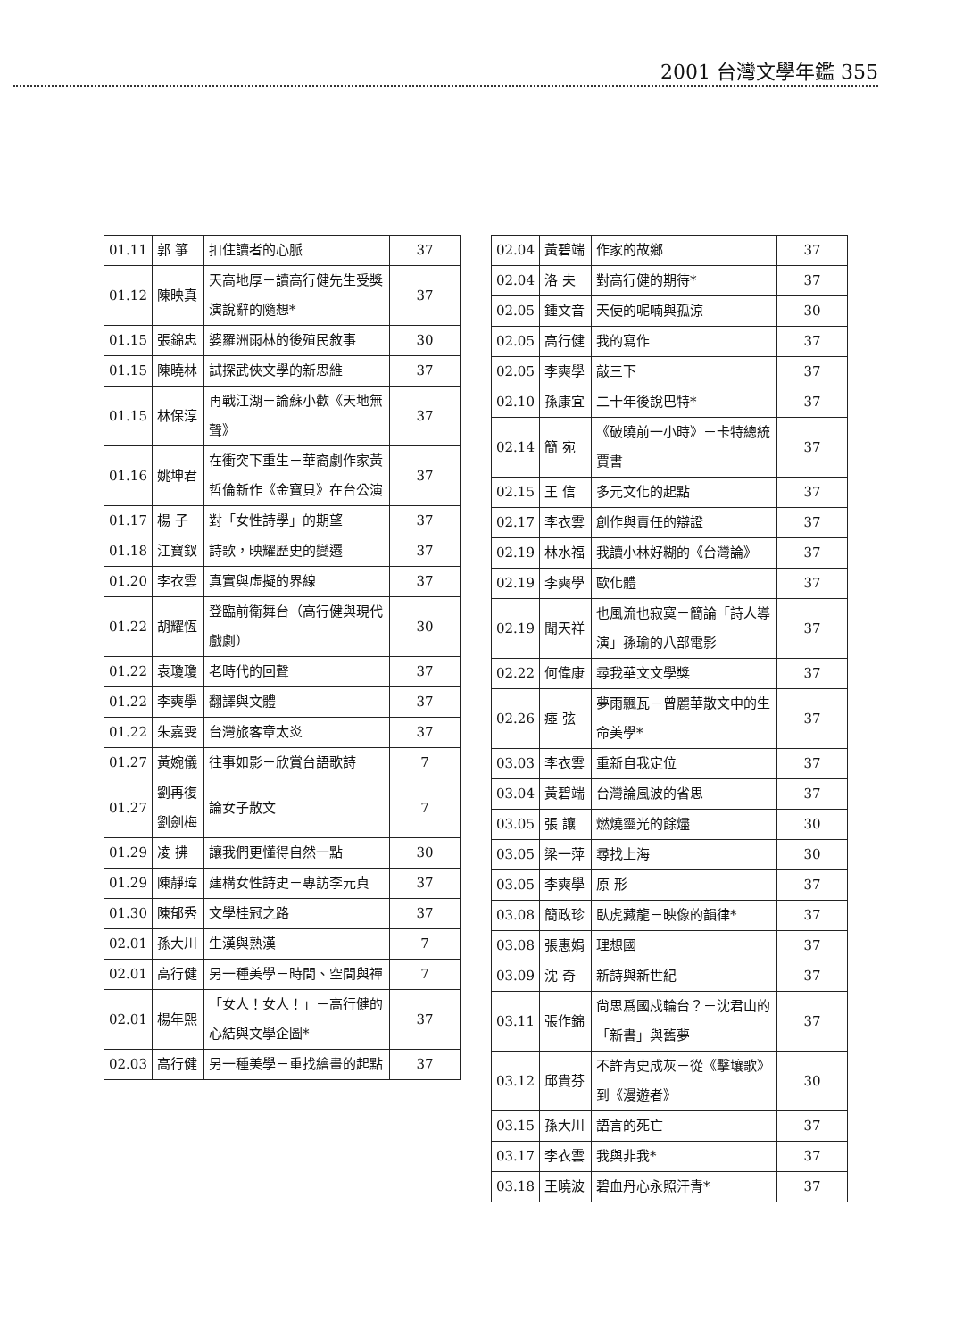2001 台灣文學年鑑 355
| 01.11 | 郭 箏 | 扣住讀者的心脈 | 37 |
| 01.12 | 陳映真 | 天高地厚－讀高行健先生受獎演說辭的隨想* | 37 |
| 01.15 | 張錦忠 | 婆羅洲雨林的後殖民敘事 | 30 |
| 01.15 | 陳曉林 | 試探武俠文學的新思維 | 37 |
| 01.15 | 林保淳 | 再戰江湖－論蘇小歡《天地無聲》 | 37 |
| 01.16 | 姚坤君 | 在衝突下重生－華裔劇作家黃哲倫新作《金寶貝》在台公演 | 37 |
| 01.17 | 楊 子 | 對「女性詩學」的期望 | 37 |
| 01.18 | 江寶釵 | 詩歌，映耀歷史的變遷 | 37 |
| 01.20 | 李衣雲 | 真實與虛擬的界線 | 37 |
| 01.22 | 胡耀恆 | 登臨前衛舞台（高行健與現代戲劇） | 30 |
| 01.22 | 袁瓊瓊 | 老時代的回聲 | 37 |
| 01.22 | 李奭學 | 翻譯與文體 | 37 |
| 01.22 | 朱嘉雯 | 台灣旅客章太炎 | 37 |
| 01.27 | 黃婉儀 | 往事如影－欣賞台語歌詩 | 7 |
| 01.27 | 劉再復 劉劍梅 | 論女子散文 | 7 |
| 01.29 | 凌 拂 | 讓我們更懂得自然一點 | 30 |
| 01.29 | 陳靜瑋 | 建構女性詩史－專訪李元貞 | 37 |
| 01.30 | 陳郁秀 | 文學桂冠之路 | 37 |
| 02.01 | 孫大川 | 生漢與熟漢 | 7 |
| 02.01 | 高行健 | 另一種美學－時間、空間與禪 | 7 |
| 02.01 | 楊年熙 | 「女人！女人！」－高行健的心結與文學企圖* | 37 |
| 02.03 | 高行健 | 另一種美學－重找繪畫的起點 | 37 |
| 02.04 | 黃碧端 | 作家的故鄉 | 37 |
| 02.04 | 洛 夫 | 對高行健的期待* | 37 |
| 02.05 | 鍾文音 | 天使的呢喃與孤涼 | 30 |
| 02.05 | 高行健 | 我的寫作 | 37 |
| 02.05 | 李奭學 | 敲三下 | 37 |
| 02.10 | 孫康宜 | 二十年後說巴特* | 37 |
| 02.14 | 簡 宛 | 《破曉前一小時》－卡特總統賈書 | 37 |
| 02.15 | 王 信 | 多元文化的起點 | 37 |
| 02.17 | 李衣雲 | 創作與責任的辯證 | 37 |
| 02.19 | 林水福 | 我讀小林好糊的《台灣論》 | 37 |
| 02.19 | 李奭學 | 歐化體 | 37 |
| 02.19 | 聞天祥 | 也風流也寂寞－簡論「詩人導演」孫瑜的八部電影 | 37 |
| 02.22 | 何偉康 | 尋我華文文學獎 | 37 |
| 02.26 | 瘂 弦 | 夢雨飄瓦－曾麗華散文中的生命美學* | 37 |
| 03.03 | 李衣雲 | 重新自我定位 | 37 |
| 03.04 | 黃碧端 | 台灣論風波的省思 | 37 |
| 03.05 | 張 讓 | 燃燒靈光的餘燼 | 30 |
| 03.05 | 梁一萍 | 尋找上海 | 30 |
| 03.05 | 李奭學 | 原 形 | 37 |
| 03.08 | 簡政珍 | 臥虎藏龍－映像的韻律* | 37 |
| 03.08 | 張惠娟 | 理想國 | 37 |
| 03.09 | 沈 奇 | 新詩與新世紀 | 37 |
| 03.11 | 張作錦 | 尙思爲國戍輪台？－沈君山的「新書」與舊夢 | 37 |
| 03.12 | 邱貴芬 | 不許青史成灰－從《擊壤歌》到《漫遊者》 | 30 |
| 03.15 | 孫大川 | 語言的死亡 | 37 |
| 03.17 | 李衣雲 | 我與非我* | 37 |
| 03.18 | 王曉波 | 碧血丹心永照汗青* | 37 |